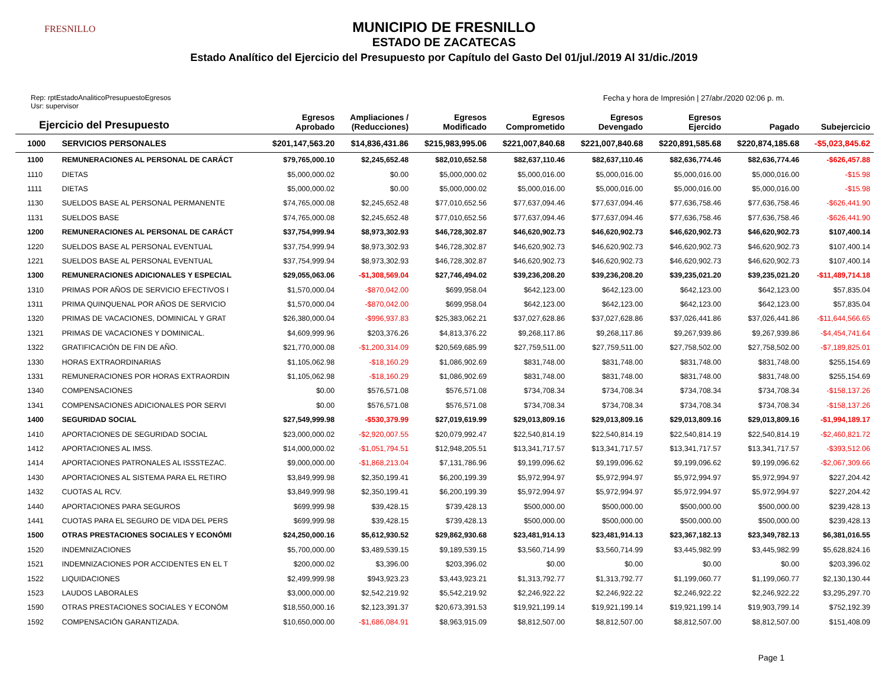FRESNILLO
MUNICIPIO DE FRESNILLO
ESTADO DE ZACATECAS
Estado Analítico del Ejercicio del Presupuesto por Capítulo del Gasto Del 01/jul./2019 Al 31/dic./2019
Rep: rptEstadoAnaliticoPresupuestoEgresos
Usr: supervisor
Fecha y hora de Impresión | 27/abr./2020 02:06 p. m.
| Ejercicio del Presupuesto | | Egresos Aprobado | Ampliaciones / (Reducciones) | Egresos Modificado | Egresos Comprometido | Egresos Devengado | Egresos Ejercido | Pagado | Subejercicio |
| --- | --- | --- | --- | --- | --- | --- | --- | --- | --- |
| 1000 | SERVICIOS PERSONALES | $201,147,563.20 | $14,836,431.86 | $215,983,995.06 | $221,007,840.68 | $221,007,840.68 | $220,891,585.68 | $220,874,185.68 | -$5,023,845.62 |
| 1100 | REMUNERACIONES AL PERSONAL DE CARÁCT | $79,765,000.10 | $2,245,652.48 | $82,010,652.58 | $82,637,110.46 | $82,637,110.46 | $82,636,774.46 | $82,636,774.46 | -$626,457.88 |
| 1110 | DIETAS | $5,000,000.02 | $0.00 | $5,000,000.02 | $5,000,016.00 | $5,000,016.00 | $5,000,016.00 | $5,000,016.00 | -$15.98 |
| 1111 | DIETAS | $5,000,000.02 | $0.00 | $5,000,000.02 | $5,000,016.00 | $5,000,016.00 | $5,000,016.00 | $5,000,016.00 | -$15.98 |
| 1130 | SUELDOS BASE AL PERSONAL PERMANENTE | $74,765,000.08 | $2,245,652.48 | $77,010,652.56 | $77,637,094.46 | $77,637,094.46 | $77,636,758.46 | $77,636,758.46 | -$626,441.90 |
| 1131 | SUELDOS BASE | $74,765,000.08 | $2,245,652.48 | $77,010,652.56 | $77,637,094.46 | $77,637,094.46 | $77,636,758.46 | $77,636,758.46 | -$626,441.90 |
| 1200 | REMUNERACIONES AL PERSONAL DE CARÁCT | $37,754,999.94 | $8,973,302.93 | $46,728,302.87 | $46,620,902.73 | $46,620,902.73 | $46,620,902.73 | $46,620,902.73 | $107,400.14 |
| 1220 | SUELDOS BASE AL PERSONAL EVENTUAL | $37,754,999.94 | $8,973,302.93 | $46,728,302.87 | $46,620,902.73 | $46,620,902.73 | $46,620,902.73 | $46,620,902.73 | $107,400.14 |
| 1221 | SUELDOS BASE AL PERSONAL EVENTUAL | $37,754,999.94 | $8,973,302.93 | $46,728,302.87 | $46,620,902.73 | $46,620,902.73 | $46,620,902.73 | $46,620,902.73 | $107,400.14 |
| 1300 | REMUNERACIONES ADICIONALES Y ESPECIAL | $29,055,063.06 | -$1,308,569.04 | $27,746,494.02 | $39,236,208.20 | $39,236,208.20 | $39,235,021.20 | $39,235,021.20 | -$11,489,714.18 |
| 1310 | PRIMAS POR AÑOS DE SERVICIO EFECTIVOS I | $1,570,000.04 | -$870,042.00 | $699,958.04 | $642,123.00 | $642,123.00 | $642,123.00 | $642,123.00 | $57,835.04 |
| 1311 | PRIMA QUINQUENAL POR AÑOS DE SERVICIO | $1,570,000.04 | -$870,042.00 | $699,958.04 | $642,123.00 | $642,123.00 | $642,123.00 | $642,123.00 | $57,835.04 |
| 1320 | PRIMAS DE VACACIONES, DOMINICAL Y GRAT | $26,380,000.04 | -$996,937.83 | $25,383,062.21 | $37,027,628.86 | $37,027,628.86 | $37,026,441.86 | $37,026,441.86 | -$11,644,566.65 |
| 1321 | PRIMAS DE VACACIONES Y DOMINICAL. | $4,609,999.96 | $203,376.26 | $4,813,376.22 | $9,268,117.86 | $9,268,117.86 | $9,267,939.86 | $9,267,939.86 | -$4,454,741.64 |
| 1322 | GRATIFICACIÓN DE FIN DE AÑO. | $21,770,000.08 | -$1,200,314.09 | $20,569,685.99 | $27,759,511.00 | $27,759,511.00 | $27,758,502.00 | $27,758,502.00 | -$7,189,825.01 |
| 1330 | HORAS EXTRAORDINARIAS | $1,105,062.98 | -$18,160.29 | $1,086,902.69 | $831,748.00 | $831,748.00 | $831,748.00 | $831,748.00 | $255,154.69 |
| 1331 | REMUNERACIONES POR HORAS EXTRAORDIN | $1,105,062.98 | -$18,160.29 | $1,086,902.69 | $831,748.00 | $831,748.00 | $831,748.00 | $831,748.00 | $255,154.69 |
| 1340 | COMPENSACIONES | $0.00 | $576,571.08 | $576,571.08 | $734,708.34 | $734,708.34 | $734,708.34 | $734,708.34 | -$158,137.26 |
| 1341 | COMPENSACIONES ADICIONALES POR SERVI | $0.00 | $576,571.08 | $576,571.08 | $734,708.34 | $734,708.34 | $734,708.34 | $734,708.34 | -$158,137.26 |
| 1400 | SEGURIDAD SOCIAL | $27,549,999.98 | -$530,379.99 | $27,019,619.99 | $29,013,809.16 | $29,013,809.16 | $29,013,809.16 | $29,013,809.16 | -$1,994,189.17 |
| 1410 | APORTACIONES DE SEGURIDAD SOCIAL | $23,000,000.02 | -$2,920,007.55 | $20,079,992.47 | $22,540,814.19 | $22,540,814.19 | $22,540,814.19 | $22,540,814.19 | -$2,460,821.72 |
| 1412 | APORTACIONES AL IMSS. | $14,000,000.02 | -$1,051,794.51 | $12,948,205.51 | $13,341,717.57 | $13,341,717.57 | $13,341,717.57 | $13,341,717.57 | -$393,512.06 |
| 1414 | APORTACIONES PATRONALES AL ISSSTEZAC. | $9,000,000.00 | -$1,868,213.04 | $7,131,786.96 | $9,199,096.62 | $9,199,096.62 | $9,199,096.62 | $9,199,096.62 | -$2,067,309.66 |
| 1430 | APORTACIONES AL SISTEMA PARA EL RETIRO | $3,849,999.98 | $2,350,199.41 | $6,200,199.39 | $5,972,994.97 | $5,972,994.97 | $5,972,994.97 | $5,972,994.97 | $227,204.42 |
| 1432 | CUOTAS AL RCV. | $3,849,999.98 | $2,350,199.41 | $6,200,199.39 | $5,972,994.97 | $5,972,994.97 | $5,972,994.97 | $5,972,994.97 | $227,204.42 |
| 1440 | APORTACIONES PARA SEGUROS | $699,999.98 | $39,428.15 | $739,428.13 | $500,000.00 | $500,000.00 | $500,000.00 | $500,000.00 | $239,428.13 |
| 1441 | CUOTAS PARA EL SEGURO DE VIDA DEL PERS | $699,999.98 | $39,428.15 | $739,428.13 | $500,000.00 | $500,000.00 | $500,000.00 | $500,000.00 | $239,428.13 |
| 1500 | OTRAS PRESTACIONES SOCIALES Y ECONÓMI | $24,250,000.16 | $5,612,930.52 | $29,862,930.68 | $23,481,914.13 | $23,481,914.13 | $23,367,182.13 | $23,349,782.13 | $6,381,016.55 |
| 1520 | INDEMNIZACIONES | $5,700,000.00 | $3,489,539.15 | $9,189,539.15 | $3,560,714.99 | $3,560,714.99 | $3,445,982.99 | $3,445,982.99 | $5,628,824.16 |
| 1521 | INDEMNIZACIONES POR ACCIDENTES EN EL T | $200,000.02 | $3,396.00 | $203,396.02 | $0.00 | $0.00 | $0.00 | $0.00 | $203,396.02 |
| 1522 | LIQUIDACIONES | $2,499,999.98 | $943,923.23 | $3,443,923.21 | $1,313,792.77 | $1,313,792.77 | $1,199,060.77 | $1,199,060.77 | $2,130,130.44 |
| 1523 | LAUDOS LABORALES | $3,000,000.00 | $2,542,219.92 | $5,542,219.92 | $2,246,922.22 | $2,246,922.22 | $2,246,922.22 | $2,246,922.22 | $3,295,297.70 |
| 1590 | OTRAS PRESTACIONES SOCIALES Y ECONÓM | $18,550,000.16 | $2,123,391.37 | $20,673,391.53 | $19,921,199.14 | $19,921,199.14 | $19,921,199.14 | $19,903,799.14 | $752,192.39 |
| 1592 | COMPENSACIÓN GARANTIZADA. | $10,650,000.00 | -$1,686,084.91 | $8,963,915.09 | $8,812,507.00 | $8,812,507.00 | $8,812,507.00 | $8,812,507.00 | $151,408.09 |
Page 1